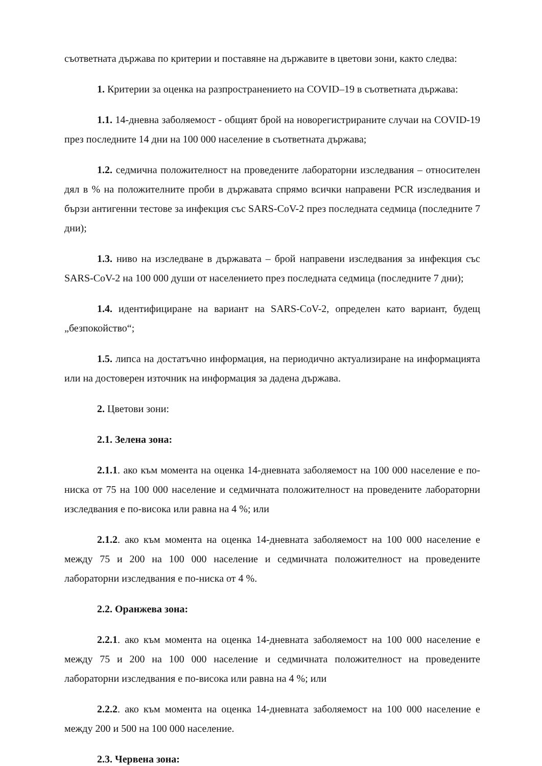съответната държава по критерии и поставяне на държавите в цветови зони, както следва:
1. Критерии за оценка на разпространението на COVID–19 в съответната държава:
1.1. 14-дневна заболяемост - общият брой на новорегистрираните случаи на COVID-19 през последните 14 дни на 100 000 население в съответната държава;
1.2. седмична положителност на проведените лабораторни изследвания – относителен дял в % на положителните проби в държавата спрямо всички направени PCR изследвания и бързи антигенни тестове за инфекция със SARS-CoV-2 през последната седмица (последните 7 дни);
1.3. ниво на изследване в държавата – брой направени изследвания за инфекция със SARS-CoV-2 на 100 000 души от населението през последната седмица (последните 7 дни);
1.4. идентифициране на вариант на SARS-CoV-2, определен като вариант, будещ „безпокойство“;
1.5. липса на достатъчно информация, на периодично актуализиране на информацията или на достоверен източник на информация за дадена държава.
2. Цветови зони:
2.1. Зелена зона:
2.1.1. ако към момента на оценка 14-дневната заболяемост на 100 000 население е по-ниска от 75 на 100 000 население и седмичната положителност на проведените лабораторни изследвания е по-висока или равна на 4 %; или
2.1.2. ако към момента на оценка 14-дневната заболяемост на 100 000 население е между 75 и 200 на 100 000 население и седмичната положителност на проведените лабораторни изследвания е по-ниска от 4 %.
2.2. Оранжева зона:
2.2.1. ако към момента на оценка 14-дневната заболяемост на 100 000 население е между 75 и 200 на 100 000 население и седмичната положителност на проведените лабораторни изследвания е по-висока или равна на 4 %; или
2.2.2. ако към момента на оценка 14-дневната заболяемост на 100 000 население е между 200 и 500 на 100 000 население.
2.3. Червена зона: